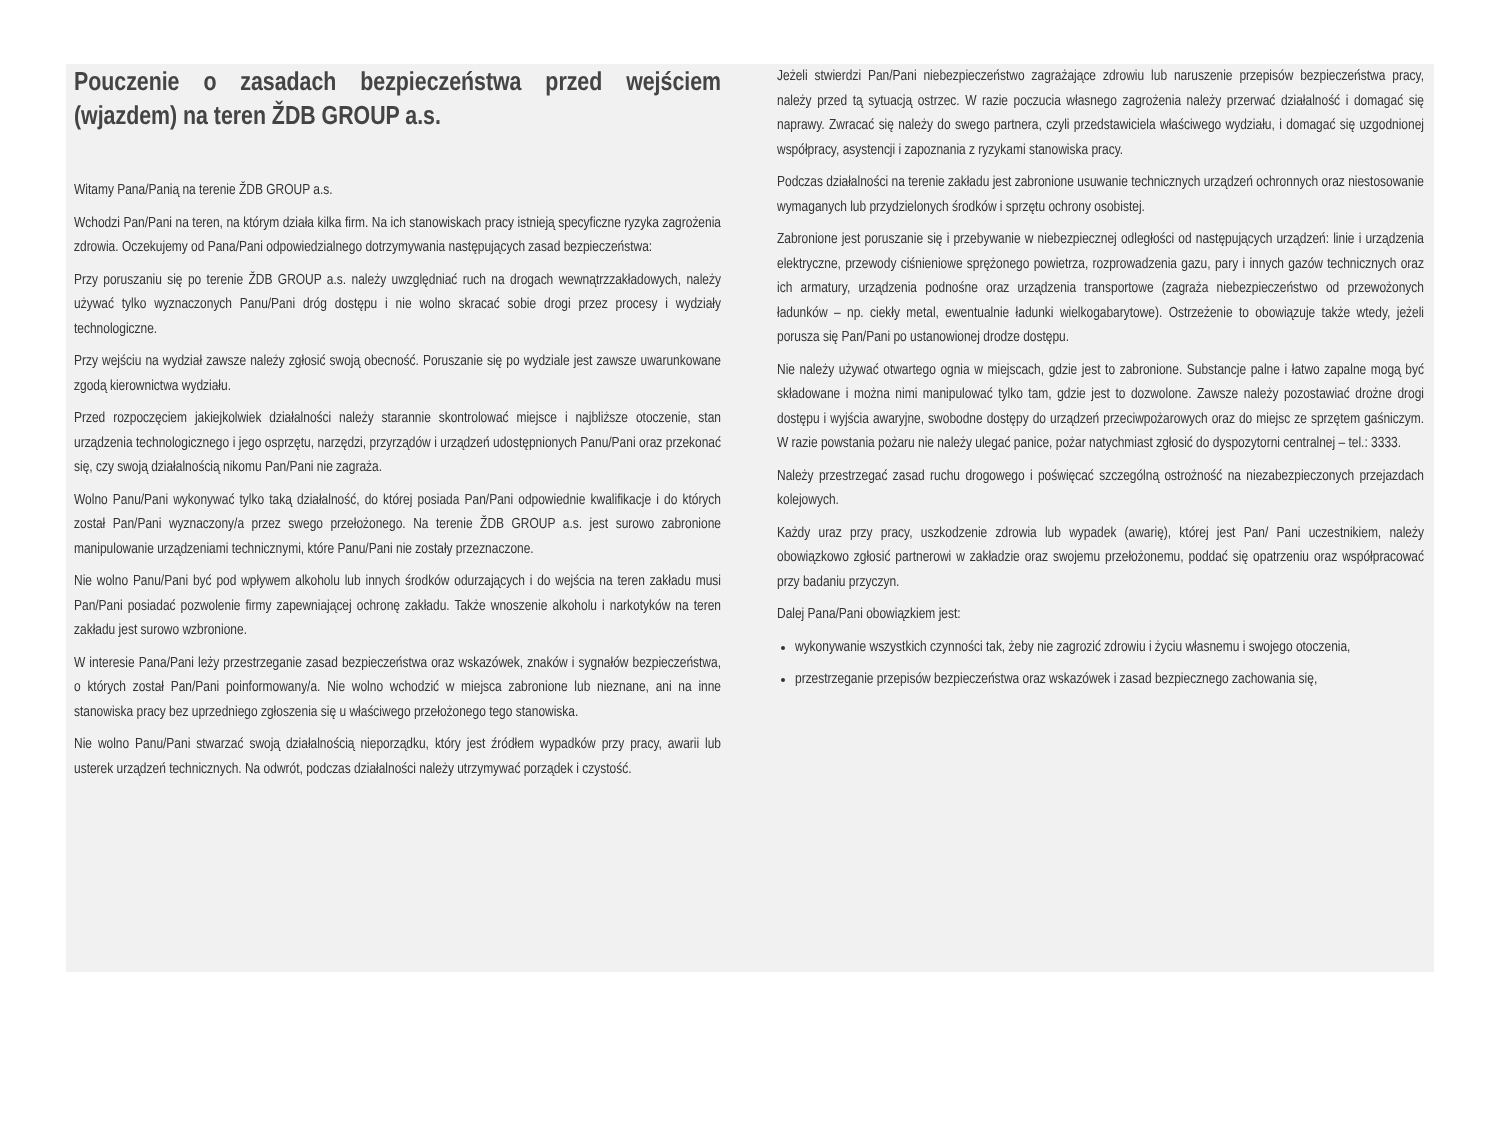Pouczenie o zasadach bezpieczeństwa przed wejściem (wjazdem) na teren ŽDB GROUP a.s.
Witamy Pana/Panią na terenie ŽDB GROUP a.s.
Wchodzi Pan/Pani na teren, na którym działa kilka firm. Na ich stanowiskach pracy istnieją specyficzne ryzyka zagrożenia zdrowia. Oczekujemy od Pana/Pani odpowiedzialnego dotrzymywania następujących zasad bezpieczeństwa:
Przy poruszaniu się po terenie ŽDB GROUP a.s. należy uwzględniać ruch na drogach wewnątrzzakładowych, należy używać tylko wyznaczonych Panu/Pani dróg dostępu i nie wolno skracać sobie drogi przez procesy i wydziały technologiczne.
Przy wejściu na wydział zawsze należy zgłosić swoją obecność. Poruszanie się po wydziale jest zawsze uwarunkowane zgodą kierownictwa wydziału.
Przed rozpoczęciem jakiejkolwiek działalności należy starannie skontrolować miejsce i najbliższe otoczenie, stan urządzenia technologicznego i jego osprzętu, narzędzi, przyrządów i urządzeń udostępnionych Panu/Pani oraz przekonać się, czy swoją działalnością nikomu Pan/Pani nie zagraża.
Wolno Panu/Pani wykonywać tylko taką działalność, do której posiada Pan/Pani odpowiednie kwalifikacje i do których został Pan/Pani wyznaczony/a przez swego przełożonego. Na terenie ŽDB GROUP a.s. jest surowo zabronione manipulowanie urządzeniami technicznymi, które Panu/Pani nie zostały przeznaczone.
Nie wolno Panu/Pani być pod wpływem alkoholu lub innych środków odurzających i do wejścia na teren zakładu musi Pan/Pani posiadać pozwolenie firmy zapewniającej ochronę zakładu. Także wnoszenie alkoholu i narkotyków na teren zakładu jest surowo wzbronione.
W interesie Pana/Pani leży przestrzeganie zasad bezpieczeństwa oraz wskazówek, znaków i sygnałów bezpieczeństwa, o których został Pan/Pani poinformowany/a. Nie wolno wchodzić w miejsca zabronione lub nieznane, ani na inne stanowiska pracy bez uprzedniego zgłoszenia się u właściwego przełożonego tego stanowiska.
Nie wolno Panu/Pani stwarzać swoją działalnością nieporządku, który jest źródłem wypadków przy pracy, awarii lub usterek urządzeń technicznych. Na odwrót, podczas działalności należy utrzymywać porządek i czystość.
Jeżeli stwierdzi Pan/Pani niebezpieczeństwo zagrażające zdrowiu lub naruszenie przepisów bezpieczeństwa pracy, należy przed tą sytuacją ostrzec. W razie poczucia własnego zagrożenia należy przerwać działalność i domagać się naprawy. Zwracać się należy do swego partnera, czyli przedstawiciela właściwego wydziału, i domagać się uzgodnionej współpracy, asystencji i zapoznania z ryzykami stanowiska pracy.
Podczas działalności na terenie zakładu jest zabronione usuwanie technicznych urządzeń ochronnych oraz niestosowanie wymaganych lub przydzielonych środków i sprzętu ochrony osobistej.
Zabronione jest poruszanie się i przebywanie w niebezpiecznej odległości od następujących urządzeń: linie i urządzenia elektryczne, przewody ciśnieniowe sprężonego powietrza, rozprowadzenia gazu, pary i innych gazów technicznych oraz ich armatury, urządzenia podnośne oraz urządzenia transportowe (zagraża niebezpieczeństwo od przewożonych ładunków – np. ciekły metal, ewentualnie ładunki wielkogabarytowe). Ostrzeżenie to obowiązuje także wtedy, jeżeli porusza się Pan/Pani po ustanowionej drodze dostępu.
Nie należy używać otwartego ognia w miejscach, gdzie jest to zabronione. Substancje palne i łatwo zapalne mogą być składowane i można nimi manipulować tylko tam, gdzie jest to dozwolone. Zawsze należy pozostawiać drożne drogi dostępu i wyjścia awaryjne, swobodne dostępy do urządzeń przeciwpożarowych oraz do miejsc ze sprzętem gaśniczym. W razie powstania pożaru nie należy ulegać panice, pożar natychmiast zgłosić do dyspozytorni centralnej – tel.: 3333.
Należy przestrzegać zasad ruchu drogowego i poświęcać szczególną ostrożność na niezabezpieczonych przejazdach kolejowych.
Każdy uraz przy pracy, uszkodzenie zdrowia lub wypadek (awarię), której jest Pan/ Pani uczestnikiem, należy obowiązkowo zgłosić partnerowi w zakładzie oraz swojemu przełożonemu, poddać się opatrzeniu oraz współpracować przy badaniu przyczyn.
Dalej Pana/Pani obowiązkiem jest:
wykonywanie wszystkich czynności tak, żeby nie zagrozić zdrowiu i życiu własnemu i swojego otoczenia,
przestrzeganie przepisów bezpieczeństwa oraz wskazówek i zasad bezpiecznego zachowania się,